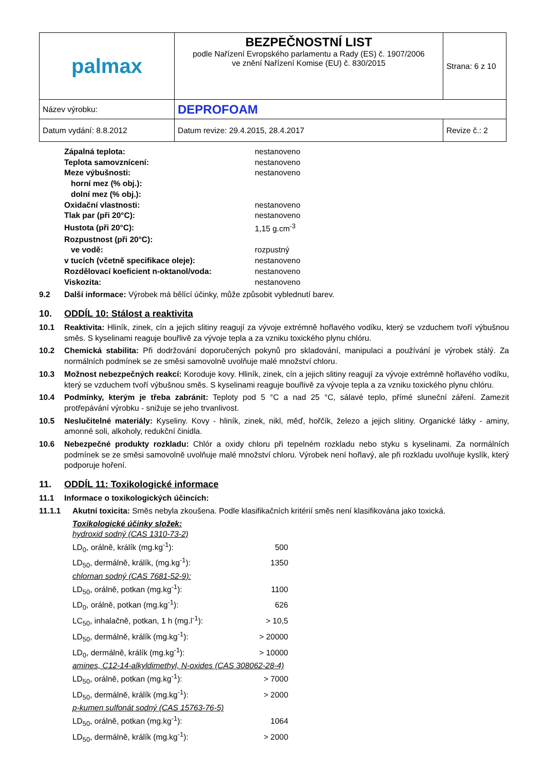| palmax | BEZPEČNOSTNÍ LIST podle Nařízení Evropského parlamentu a Rady (ES) č. 1907/2006 ve znění Nařízení Komise (EU) č. 830/2015 | Strana: 6 z 10 |
| Název výrobku: | DEPROFOAM | |
| Datum vydání: 8.8.2012 | Datum revize: 29.4.2015, 28.4.2017 | Revize č.: 2 |
| Zápalná teplota: | nestanoveno |
| Teplota samovznícení: | nestanoveno |
| Meze výbušnosti: | nestanoveno |
| horní mez (% obj.): | |
| dolní mez (% obj.): | |
| Oxidační vlastnosti: | nestanoveno |
| Tlak par (při 20°C): | nestanoveno |
| Hustota (při 20°C): | 1,15 g.cm<sup>-3</sup> |
| Rozpustnost (při 20°C): | |
| ve vodě: | rozpustný |
| v tucích (včetně specifikace oleje): | nestanoveno |
| Rozdělovací koeficient n-oktanol/voda: | nestanoveno |
| Viskozita: | nestanoveno |
9.2 Další informace: Výrobek má bělící účinky, může způsobit vyblednutí barev.
10. ODDÍL 10: Stálost a reaktivita
10.1 Reaktivita: Hliník, zinek, cín a jejich slitiny reagují za vývoje extrémně hořlavého vodíku, který se vzduchem tvoří výbušnou směs. S kyselinami reaguje bouřlivě za vývoje tepla a za vzniku toxického plynu chlóru.
10.2 Chemická stabilita: Při dodržování doporučených pokynů pro skladování, manipulaci a používání je výrobek stálý. Za normálních podmínek se ze směsi samovolně uvolňuje malé množství chloru.
10.3 Možnost nebezpečných reakcí: Koroduje kovy. Hliník, zinek, cín a jejich slitiny reagují za vývoje extrémně hořlavého vodíku, který se vzduchem tvoří výbušnou směs. S kyselinami reaguje bouřlivě za vývoje tepla a za vzniku toxického plynu chlóru.
10.4 Podmínky, kterým je třeba zabránit: Teploty pod 5 °C a nad 25 °C, sálavé teplo, přímé sluneční záření. Zamezit protřepávání výrobku - snižuje se jeho trvanlivost.
10.5 Neslučitelné materiály: Kyseliny. Kovy - hliník, zinek, nikl, měď, hořčík, železo a jejich slitiny. Organické látky - aminy, amonné soli, alkoholy, redukční činidla.
10.6 Nebezpečné produkty rozkladu: Chlór a oxidy chloru při tepelném rozkladu nebo styku s kyselinami. Za normálních podmínek se ze směsi samovolně uvolňuje malé množství chloru. Výrobek není hořlavý, ale při rozkladu uvolňuje kyslík, který podporuje hoření.
11. ODDÍL 11: Toxikologické informace
11.1 Informace o toxikologických účincích:
11.1.1 Akutní toxicita: Směs nebyla zkoušena. Podle klasifikačních kritérií směs není klasifikována jako toxická.
| Toxikologické účinky složek: | |
| hydroxid sodný (CAS 1310-73-2) | |
| LD<sub>0</sub>, orálně, králík (mg.kg<sup>-1</sup>): | 500 |
| LD<sub>50</sub>, dermálně, králík, (mg.kg<sup>-1</sup>): | 1350 |
| chlornan sodný (CAS 7681-52-9): | |
| LD<sub>50</sub>, orálně, potkan (mg.kg<sup>-1</sup>): | 1100 |
| LD<sub>0</sub>, orálně, potkan (mg.kg<sup>-1</sup>): | 626 |
| LC<sub>50</sub>, inhalačně, potkan, 1 h (mg.l<sup>-1</sup>): | > 10,5 |
| LD<sub>50</sub>, dermálně, králík (mg.kg<sup>-1</sup>): | > 20000 |
| LD<sub>0</sub>, dermálně, králík (mg.kg<sup>-1</sup>): | > 10000 |
| amines, C12-14-alkyldimethyl, N-oxides (CAS 308062-28-4) | |
| LD<sub>50</sub>, orálně, potkan (mg.kg<sup>-1</sup>): | > 7000 |
| LD<sub>50</sub>, dermálně, králík (mg.kg<sup>-1</sup>): | > 2000 |
| p-kumen sulfonát sodný (CAS 15763-76-5) | |
| LD<sub>50</sub>, orálně, potkan (mg.kg<sup>-1</sup>): | 1064 |
| LD<sub>50</sub>, dermálně, králík (mg.kg<sup>-1</sup>): | > 2000 |